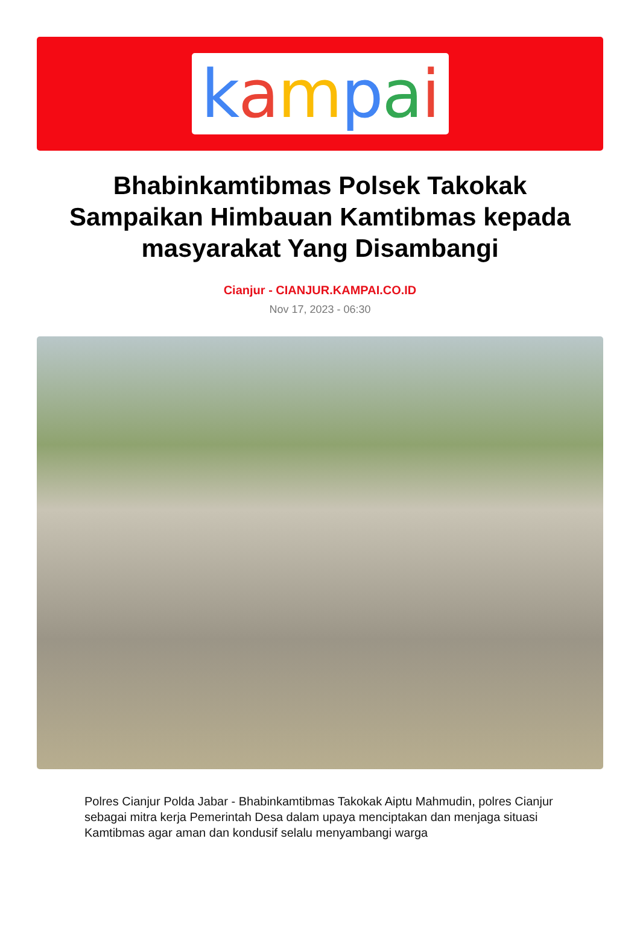kampai
Bhabinkamtibmas Polsek Takokak Sampaikan Himbauan Kamtibmas kepada masyarakat Yang Disambangi
Cianjur - CIANJUR.KAMPAI.CO.ID
Nov 17, 2023 - 06:30
Polres Cianjur Polda Jabar - Bhabinkamtibmas Takokak Aiptu Mahmudin, polres Cianjur sebagai mitra kerja Pemerintah Desa dalam upaya menciptakan dan menjaga situasi Kamtibmas agar aman dan kondusif selalu menyambangi warga